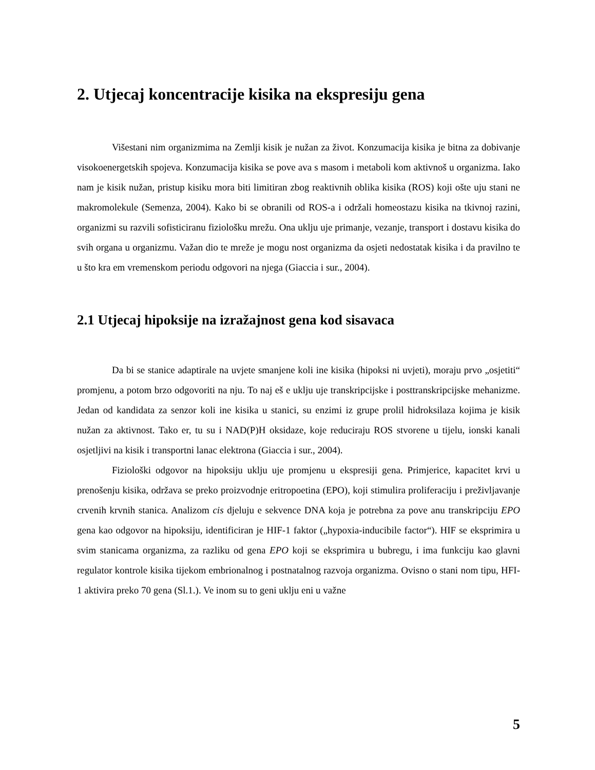2. Utjecaj koncentracije kisika na ekspresiju gena
Višestani nim organizmima na Zemlji kisik je nužan za život. Konzumacija kisika je bitna za dobivanje visokoenergetskih spojeva. Konzumacija kisika se pove ava s masom i metaboli kom aktivnoš u organizma. Iako nam je kisik nužan, pristup kisiku mora biti limitiran zbog reaktivnih oblika kisika (ROS) koji ošte uju stani ne makromolekule (Semenza, 2004). Kako bi se obranili od ROS-a i održali homeostazu kisika na tkivnoj razini, organizmi su razvili sofisticiranu fiziološku mrežu. Ona uklju uje primanje, vezanje, transport i dostavu kisika do svih organa u organizmu. Važan dio te mreže je mogu nost organizma da osjeti nedostatak kisika i da pravilno te u što kra em vremenskom periodu odgovori na njega (Giaccia i sur., 2004).
2.1 Utjecaj hipoksije na izražajnost gena kod sisavaca
Da bi se stanice adaptirale na uvjete smanjene koli ine kisika (hipoksi ni uvjeti), moraju prvo „osjetiti“ promjenu, a potom brzo odgovoriti na nju. To naj eš e uklju uje transkripcijske i posttranskripcijske mehanizme. Jedan od kandidata za senzor koli ine kisika u stanici, su enzimi iz grupe prolil hidroksilaza kojima je kisik nužan za aktivnost. Tako er, tu su i NAD(P)H oksidaze, koje reduciraju ROS stvorene u tijelu, ionski kanali osjetljivi na kisik i transportni lanac elektrona (Giaccia i sur., 2004).
Fiziološki odgovor na hipoksiju uklju uje promjenu u ekspresiji gena. Primjerice, kapacitet krvi u prenošenju kisika, održava se preko proizvodnje eritropoetina (EPO), koji stimulira proliferaciju i preživljavanje crvenih krvnih stanica. Analizom cis djeluju e sekvence DNA koja je potrebna za pove anu transkripciju EPO gena kao odgovor na hipoksiju, identificiran je HIF-1 faktor („hypoxia-inducibile factor“). HIF se eksprimira u svim stanicama organizma, za razliku od gena EPO koji se eksprimira u bubregu, i ima funkciju kao glavni regulator kontrole kisika tijekom embrionalnog i postnatalnog razvoja organizma. Ovisno o stani nom tipu, HFI-1 aktivira preko 70 gena (Sl.1.). Ve inom su to geni uklju eni u važne
5